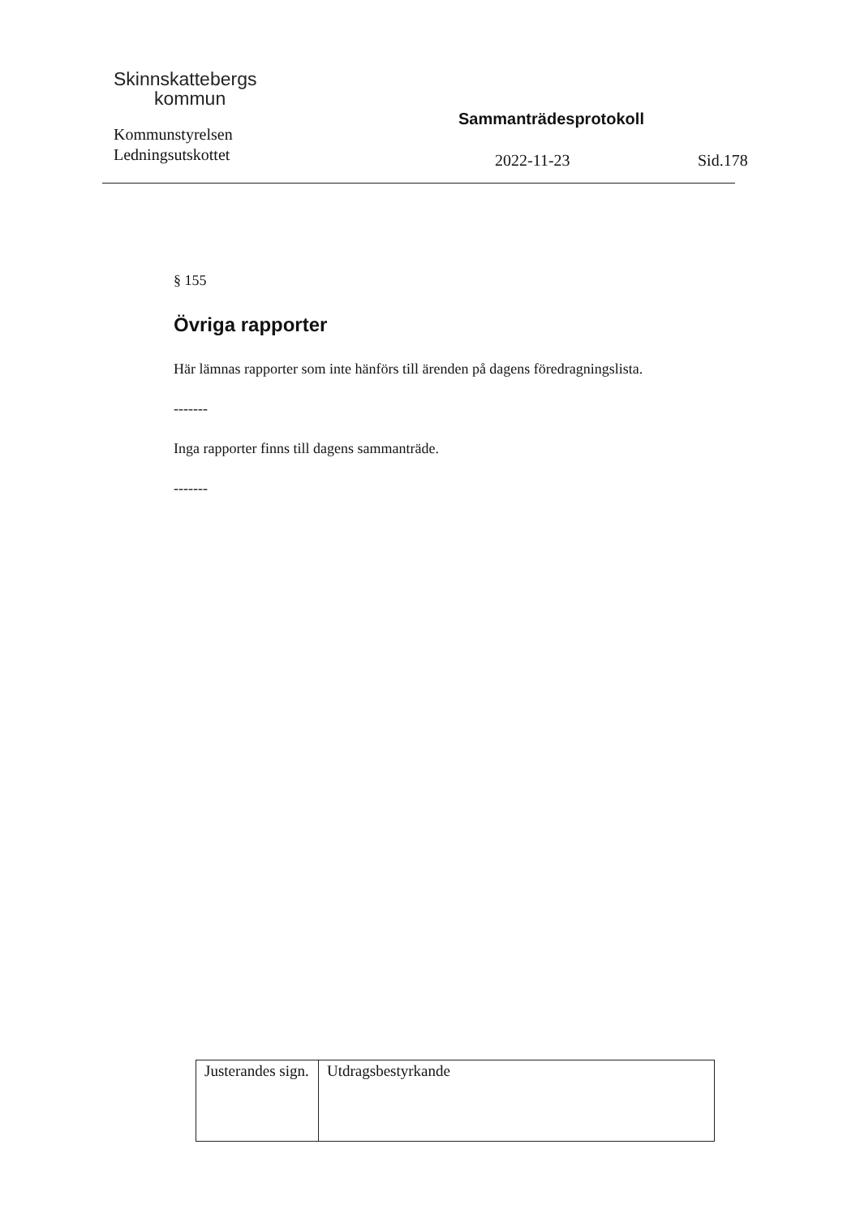Skinnskattebergs
kommun
Kommunstyrelsen
Ledningsutskottet
Sammanträdesprotokoll
2022-11-23 Sid.178
§ 155
Övriga rapporter
Här lämnas rapporter som inte hänförs till ärenden på dagens föredragningslista.
-------
Inga rapporter finns till dagens sammanträde.
-------
| Justerandes sign. | Utdragsbestyrkande |